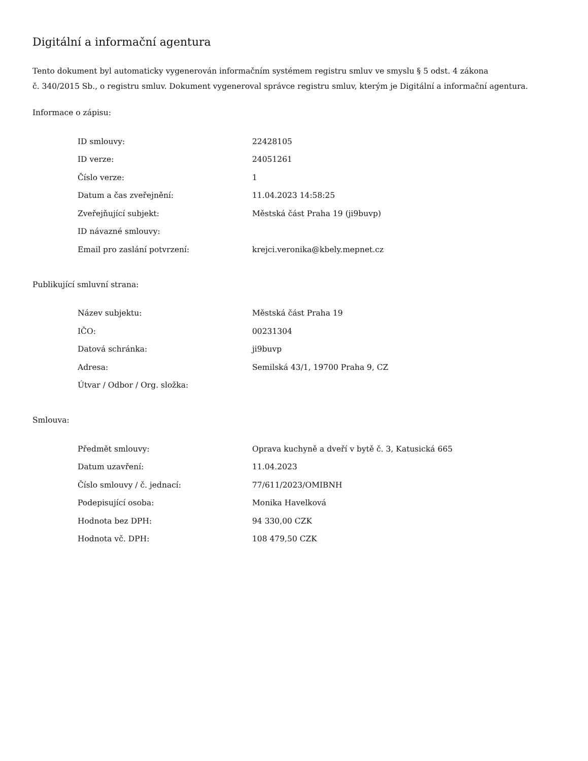Digitální a informační agentura
Tento dokument byl automaticky vygenerován informačním systémem registru smluv ve smyslu § 5 odst. 4 zákona
č. 340/2015 Sb., o registru smluv. Dokument vygeneroval správce registru smluv, kterým je Digitální a informační agentura.
Informace o zápisu:
| ID smlouvy: | 22428105 |
| ID verze: | 24051261 |
| Číslo verze: | 1 |
| Datum a čas zveřejnění: | 11.04.2023 14:58:25 |
| Zveřejňující subjekt: | Městská část Praha 19 (ji9buvp) |
| ID návazné smlouvy: | |
| Email pro zaslání potvrzení: | krejci.veronika@kbely.mepnet.cz |
Publikující smluvní strana:
| Název subjektu: | Městská část Praha 19 |
| IČO: | 00231304 |
| Datová schránka: | ji9buvp |
| Adresa: | Semilská 43/1, 19700 Praha 9, CZ |
| Útvar / Odbor / Org. složka: | |
Smlouva:
| Předmět smlouvy: | Oprava kuchyně a dveří v bytě č. 3, Katusická 665 |
| Datum uzavření: | 11.04.2023 |
| Číslo smlouvy / č. jednací: | 77/611/2023/OMIBNH |
| Podepisující osoba: | Monika Havelková |
| Hodnota bez DPH: | 94 330,00 CZK |
| Hodnota vč. DPH: | 108 479,50 CZK |